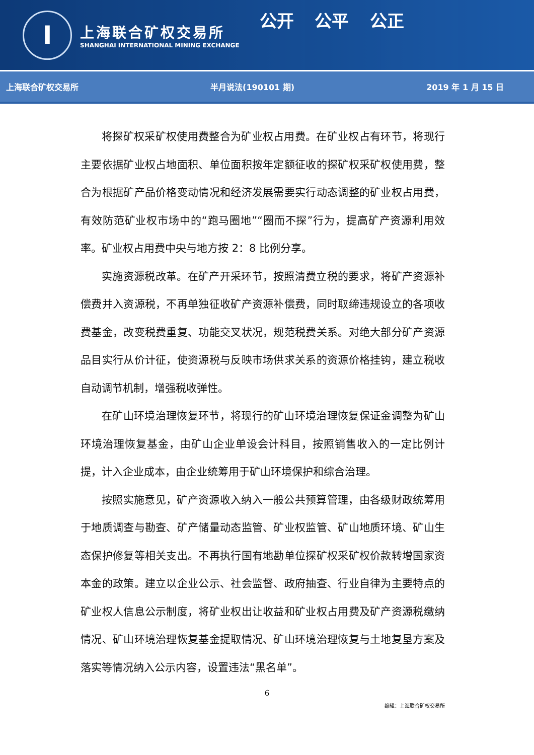I
上海联合矿权交易所
SHANGHAI INTERNATIONAL MINING EXCHANGE
公开 公平 公正
上海联合矿权交易所 半月说法(190101 期) 2019 年 1 月 15 日
将探矿权采矿权使用费整合为矿业权占用费。在矿业权占有环节，将现行主要依据矿业权占地面积、单位面积按年定额征收的探矿权采矿权使用费，整合为根据矿产品价格变动情况和经济发展需要实行动态调整的矿业权占用费，有效防范矿业权市场中的“跑马圈地”“圈而不探”行为，提高矿产资源利用效率。矿业权占用费中央与地方按 2：8 比例分享。
实施资源税改革。在矿产开采环节，按照清费立税的要求，将矿产资源补偿费并入资源税，不再单独征收矿产资源补偿费，同时取缔违规设立的各项收费基金，改变税费重复、功能交叉状况，规范税费关系。对绝大部分矿产资源品目实行从价计征，使资源税与反映市场供求关系的资源价格挂钩，建立税收自动调节机制，增强税收弹性。
在矿山环境治理恢复环节，将现行的矿山环境治理恢复保证金调整为矿山环境治理恢复基金，由矿山企业单设会计科目，按照销售收入的一定比例计提，计入企业成本，由企业统筹用于矿山环境保护和综合治理。
按照实施意见，矿产资源收入纳入一般公共预算管理，由各级财政统筹用于地质调查与勘查、矿产储量动态监管、矿业权监管、矿山地质环境、矿山生态保护修复等相关支出。不再执行国有地勘单位探矿权采矿权价款转增国家资本金的政策。建立以企业公示、社会监督、政府抽查、行业自律为主要特点的矿业权人信息公示制度，将矿业权出让收益和矿业权占用费及矿产资源税缴纳情况、矿山环境治理恢复基金提取情况、矿山环境治理恢复与土地复垦方案及落实等情况纳入公示内容，设置违法“黑名单”。
6
编辑：上海联合矿权交易所